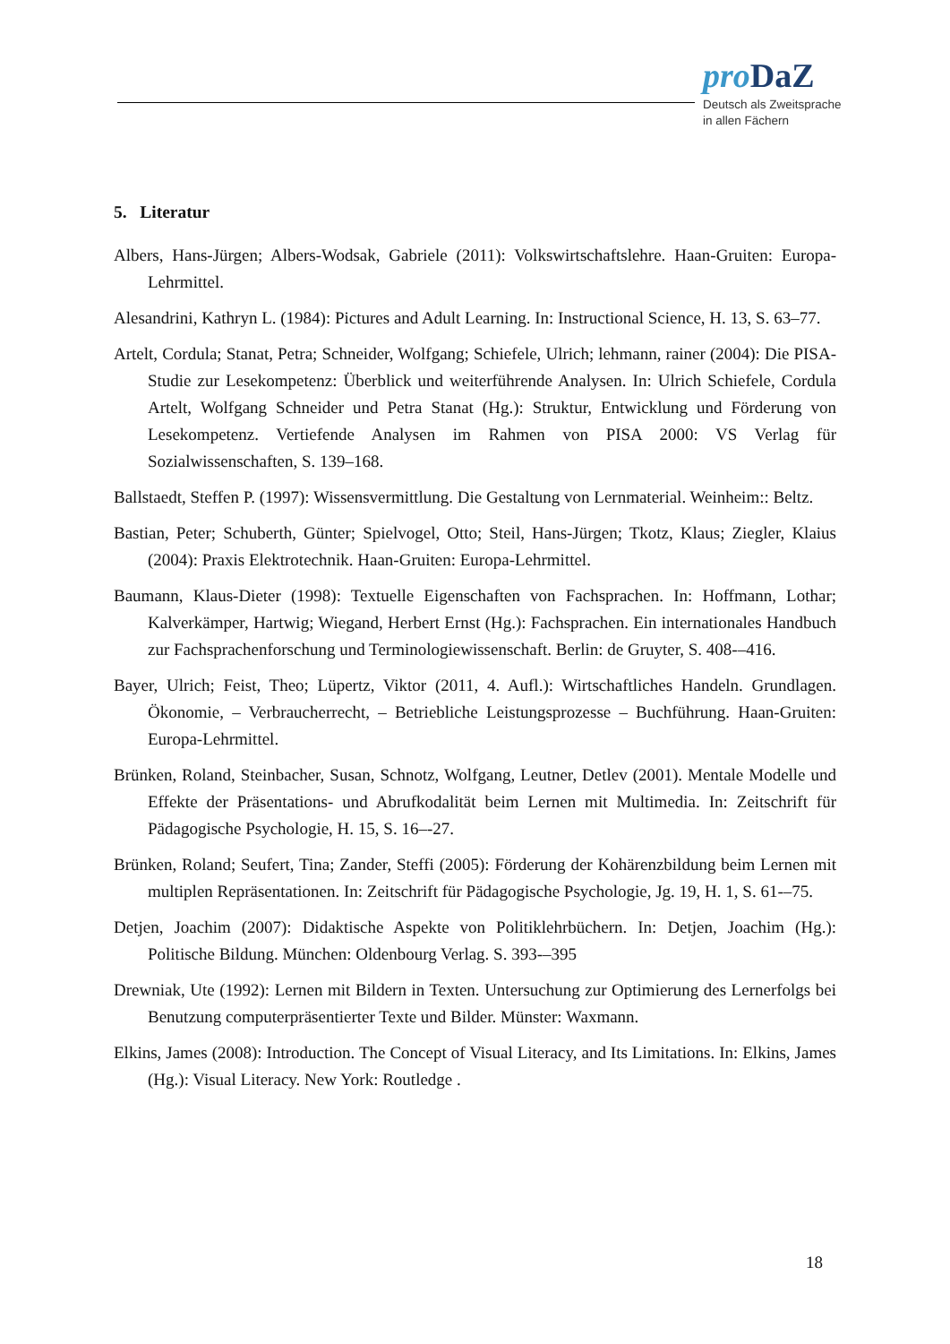pro DaZ
Deutsch als Zweitsprache
in allen Fächern
5. Literatur
Albers, Hans-Jürgen; Albers-Wodsak, Gabriele (2011): Volkswirtschaftslehre. Haan-Gruiten: Europa-Lehrmittel.
Alesandrini, Kathryn L. (1984): Pictures and Adult Learning. In: Instructional Science, H. 13, S. 63–77.
Artelt, Cordula; Stanat, Petra; Schneider, Wolfgang; Schiefele, Ulrich; lehmann, rainer (2004): Die PISA-Studie zur Lesekompetenz: Überblick und weiterführende Analysen. In: Ulrich Schiefele, Cordula Artelt, Wolfgang Schneider und Petra Stanat (Hg.): Struktur, Entwicklung und Förderung von Lesekompetenz. Vertiefende Analysen im Rahmen von PISA 2000: VS Verlag für Sozialwissenschaften, S. 139–168.
Ballstaedt, Steffen P. (1997): Wissensvermittlung. Die Gestaltung von Lernmaterial. Weinheim:: Beltz.
Bastian, Peter; Schuberth, Günter; Spielvogel, Otto; Steil, Hans-Jürgen; Tkotz, Klaus; Ziegler, Klaius (2004): Praxis Elektrotechnik. Haan-Gruiten: Europa-Lehrmittel.
Baumann, Klaus-Dieter (1998): Textuelle Eigenschaften von Fachsprachen. In: Hoffmann, Lothar; Kalverkämper, Hartwig; Wiegand, Herbert Ernst (Hg.): Fachsprachen. Ein internationales Handbuch zur Fachsprachenforschung und Terminologiewissenschaft. Berlin: de Gruyter, S. 408-–416.
Bayer, Ulrich; Feist, Theo; Lüpertz, Viktor (2011, 4. Aufl.): Wirtschaftliches Handeln. Grundlagen. Ökonomie, – Verbraucherrecht, – Betriebliche Leistungsprozesse – Buchführung. Haan-Gruiten: Europa-Lehrmittel.
Brünken, Roland, Steinbacher, Susan, Schnotz, Wolfgang, Leutner, Detlev (2001). Mentale Modelle und Effekte der Präsentations- und Abrufkodalität beim Lernen mit Multimedia. In: Zeitschrift für Pädagogische Psychologie, H. 15, S. 16–-27.
Brünken, Roland; Seufert, Tina; Zander, Steffi (2005): Förderung der Kohärenzbildung beim Lernen mit multiplen Repräsentationen. In: Zeitschrift für Pädagogische Psychologie, Jg. 19, H. 1, S. 61-–75.
Detjen, Joachim (2007): Didaktische Aspekte von Politiklehrbüchern. In: Detjen, Joachim (Hg.): Politische Bildung. München: Oldenbourg Verlag. S. 393-–395
Drewniak, Ute (1992): Lernen mit Bildern in Texten. Untersuchung zur Optimierung des Lernerfolgs bei Benutzung computerpräsentierter Texte und Bilder. Münster: Waxmann.
Elkins, James (2008): Introduction. The Concept of Visual Literacy, and Its Limitations. In: Elkins, James (Hg.): Visual Literacy. New York: Routledge .
18